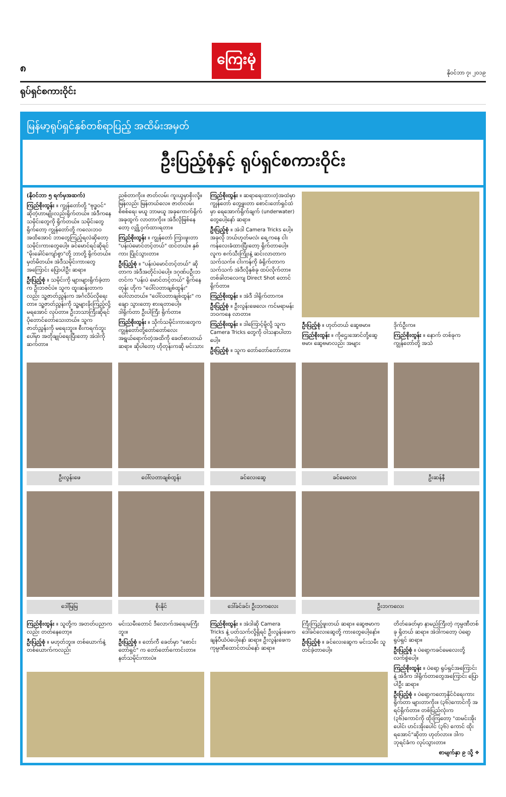၈ ကြေးမုံ နိုဝင်ဘာ ၇၊ ၂၀၁၉
ရုပ်ရှင်စကားဝိုင်း
မြန်မာ့ရုပ်ရှင်နှစ်တစ်ရာပြည့် အထိမ်းအမှတ်
ဦးပြည့်စုံနှင့် ရုပ်ရှင်စကားဝိုင်း
(နိုဝင်ဘာ ၅ ရက်မှအဆက်)
ကြည်စိုးထွန်း ။ ကျွန်တော်တို့ "ဗုဒ္ဓဝင်" ဆိုတဲ့ဟာမျိုးလည်းရိုက်တယ်။ အဲဒီကနေ သမိုင်းတွေကို ရိုက်တယ်။ သမိုင်းတွေရိုက်တော့ ကျွန်တော်တို့ ကလေးဘဝအထိအောင် ဘာတွေကြည့်ရလဲဆိုတော့ သမိုင်းကားတွေပေါ့။ ခင်မောင်ရင်ဆိုရင် "မိုးခေါင်ကျော်စွာ"တို့ ဘာတို့ ရိုက်တယ်။ မှတ်မိတယ်။ အဲဒီသမိုင်းကားတွေအကြောင်း ပြောပါဦး ဆရာ။
ဦးပြည့်စုံ ။ သမိုင်းကို များများရိုက်ခဲ့တာက ဦးဘဇင်ပဲ။ သူက ထူးဆန်းတာကလည်း သူ့ဇာတ်ညွှန်းက အင်္ဂလိပ်လိုရေးတာ။ သူ့ဇာတ်ညွှန်းကို သူ့များခိုးကြည့်လို့မရအောင် လုပ်တာ။ ဦးဘသာကြီးဆိုရင် ပိုတောင်တော်သေးတယ်။ သူက ဇာတ်ညွှန်းကို မရေးဘူး။ စီးကရက်ဘူးပေါ်မှာ အတိုချုပ်ရေးပြီးတော့ အဲဒါကို ဆက်တာ။
ညစ်တာကိုး။ ဇာတ်လမ်း ကူးယူမှာစိုးလို့။ မြန်လည်း မြန်တယ်လေ။ ဇာတ်လမ်းစိစစ်ရေး မယူ ဘာမယူ အခုကောက်ရိုက် အခုထွက် လာတာကိုး။ အဲဒီလိုဖြစ်နေတော့ လျှို့ဝှက်ထားရတာ။
ကြည်စိုးထွန်း ။ ကျွန်တော် ကြားဖူးတာ "ပန်းပဲမောင်တင့်တယ်" ထင်တယ်။ နှစ်ကား ပြိုင်သွားတာ။
ဦးပြည့်စုံ ။ "ပန်းပဲမောင်တင့်တယ်" ဆိုတာက အဲဒီအတိုင်းပဲပေါ့။ ဒဂုဏ်ပဦးဘတင်က "ပန်းပဲ မောင်တင့်တယ်" ရိုက်နေတုန်း ဟိုက "ဝေါ်လတာချစ်ထွန်း" ပေါ်လာတယ်။ "ဝေါ်လတာချစ်ထွန်း" က ချော သွားတော့ စားရတာပေါ့။ ဒါရိုက်တာ ဦးပါကြီး ရိုက်တာ။
ကြည်စိုးထွန်း ။ သိုက်သမိုင်းကားတွေက ကျွန်တော်တို့တော်တော်လေးအရွယ်ရောက်တဲ့အထိကို ခေတ်စားတယ် ဆရာ။ ဆိုပါတော့ ဟိုတုန်းကဆို မင်းသား
ကြည်စိုးထွန်း ။ ဆရာရေးထားတဲ့အထဲမှာ ကျွန်တော် တွေ့ဖူးတာ စောင်းတော်ရှင်ထဲမှာ ရေအောက်ရိုက်ချက် (underwater) တွေပေါ့နော် ဆရာ။
ဦးပြည့်စုံ ။ အဲဒါ Camera Tricks ပေါ့။ အခုလို ဘယ်ဟုတ်မလဲ၊ ရေ့ကနေ ငါးကန်လေးခံထားပြီးတော့ ရိုက်တာပေါ့။ လူက စက်သီးကြိုးနဲ့ ဆင်းလာတာက သက်သက်။ ငါးကန်ကို ခံရိုက်တာက သက်သက် အဲဒီလိုနှစ်ခု ထပ်လိုက်တာ။ တစ်ခါတလေကျ Direct Shot တောင် ရိုက်တာ။
ကြည်စိုးထွန်း ။ အဲဒီ ဒါရိုက်တာက။
ဦးပြည့်စုံ ။ ဦးလွန်းဖေလေ၊ ကင်မရာမန်းဘဝကနေ လာတာ။
ကြည်စိုးထွန်း ။ ဒါကြောင့်မို့လို့ သူက Camera Tricks တွေကို ဝါသနာပါတာပေါ့။
ဦးပြည့်စုံ ။ သူက တော်တော်တော်တာ။
ဦးပြည့်စုံ ။ ဟုတ်တယ် ဆွေဗမာ။
ကြည်စိုးထွန်း ။ ကိုဌေးအောင်တို့ဆွေဗမာ၊ ဆွေဗမာလည်း အများ
ဒိုက်ဦးက။
ကြည်စိုးထွန်း ။ နောက် တစ်ခုက ကျွန်တော်တို့ အသံ
ဦးလွန်းဖေ
ဝေါ်လတာချစ်ထွန်း
ခင်လေးဆွေ
ခင်မေလေး
ဦးဆန်နီ
ဒေါ်မြမြ
စိုးနိုင်
ဒေါ်ခင်ခင်၊ ဦးဘကလေး
ဦးဘကလေး
ကြည်စိုးထွန်း ။ သူတို့က အတတ်ပညာကလည်း တတ်နေတော့။
ဦးပြည့်စုံ ။ မဟုတ်ဘူး။ တစ်ယောက်နဲ့တစ်ယောက်ကလည်း
မင်းသမီးတောင် ဒီလောက်အရေးမကြီးဘူး။
ဦးပြည့်စုံ ။ တော်ကီ ခေတ်မှာ "စောင်းတော်ရှင်" က တော်တော်ကောင်းတာ။ နတ်သမိုင်းကားပဲ။
ကြည်စိုးထွန်း ။ အဲဒါဆို Camera Tricks နဲ့ ပတ်သက်လို့ရှိရင် ဦးလွန်းဖေက ချန်ပီယံပဲပေါ့နော် ဆရာ။ ဦးလွန်းဖေက ကုမ္ပဏီထောင်တယ်နော် ဆရာ။
ကြီးကြည့်ဖူးတယ် ဆရာ။ ဆွေဗမာက ဒေါ်ခင်လေးဆွေတို့ ကားတွေပေါ့နော်။
ဦးပြည့်စုံ ။ ခင်လေးဆွေက မင်းသမီး သူ တင်ခဲ့တာပေါ့။
တိတ်ခေတ်မှာ နာမည်ကြီးတဲ့ ကုမ္ပဏီတစ်ခု ရှိတယ် ဆရာ။ အဲဒါကတော့ ပဲရော့ရုပ်ရှင် ဆရာ။
ဦးပြည့်စုံ ။ ပဲရော့ကခင်မေလေးတို့လက်စွဲပေါ့။
ကြည်စိုးထွန်း ။ ပဲရော့ ရုပ်ရှင်အကြောင်းနဲ့ အဲဒီက ဒါရိုက်တာတွေအကြောင်း ပြောပါဦး ဆရာ။
ဦးပြည့်စုံ ။ ပဲရော့ကတော့နိုင်ငံရေးကားရိုက်တာ များတာကိုး။ (၃၆)ကောင်ကို အရင်ရိုက်တာ။ တစ်ပြည်လုံးက (၃၆)ကောင်ကို ထိုးကြတော့ "ထမင်းအိုးပေါင်၊ ဟင်းအိုးပေါင် (၃၆) ကောင် ထိုးရအောင်"ဆိုတာ ဟုတ်လား။ ဒါက ဘုရင်ခံက လုပ်သွားတာ။
စာမျက်နှာ ၉ သို့ ❖